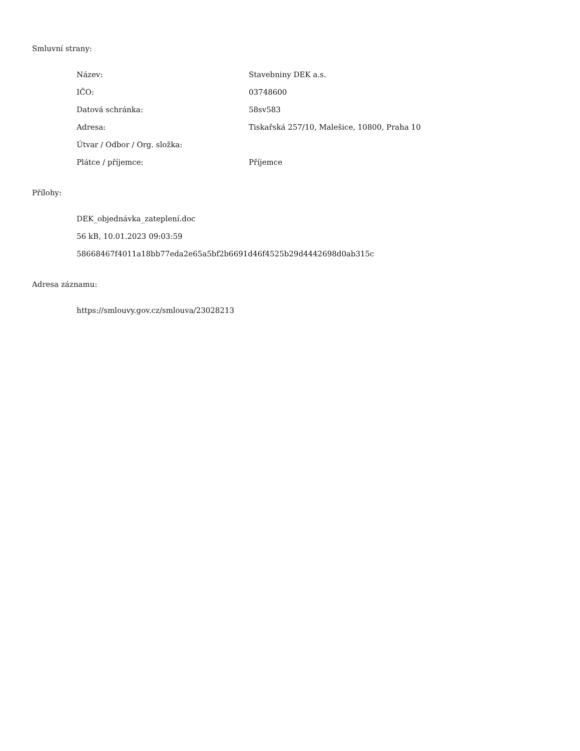Smluvní strany:
| Název: | Stavebniny DEK a.s. |
| IČO: | 03748600 |
| Datová schránka: | 58sv583 |
| Adresa: | Tiskařská 257/10, Malešice, 10800, Praha 10 |
| Útvar / Odbor / Org. složka: | |
| Plátce / příjemce: | Příjemce |
Přílohy:
DEK_objednávka_zateplení.doc
56 kB, 10.01.2023 09:03:59
58668467f4011a18bb77eda2e65a5bf2b6691d46f4525b29d4442698d0ab315c
Adresa záznamu:
https://smlouvy.gov.cz/smlouva/23028213